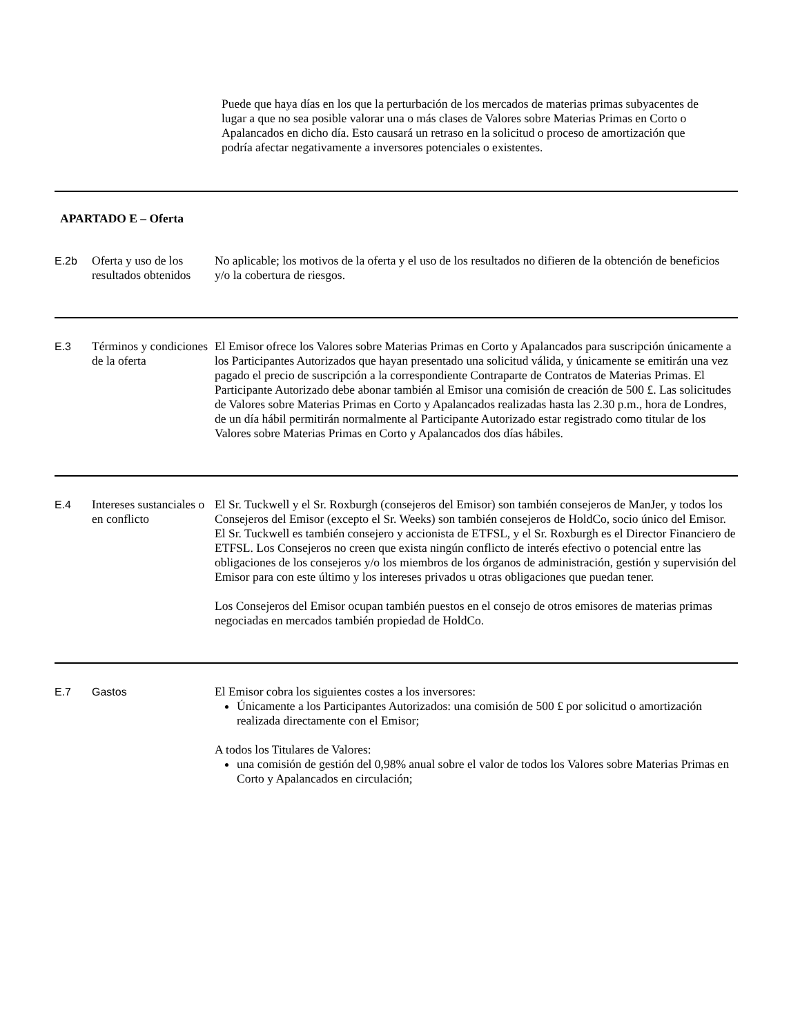Puede que haya días en los que la perturbación de los mercados de materias primas subyacentes de lugar a que no sea posible valorar una o más clases de Valores sobre Materias Primas en Corto o Apalancados en dicho día. Esto causará un retraso en la solicitud o proceso de amortización que podría afectar negativamente a inversores potenciales o existentes.
| APARTADO E – Oferta | | |
| E.2b | Oferta y uso de los resultados obtenidos | No aplicable; los motivos de la oferta y el uso de los resultados no difieren de la obtención de beneficios y/o la cobertura de riesgos. |
| E.3 | Términos y condiciones de la oferta | El Emisor ofrece los Valores sobre Materias Primas en Corto y Apalancados para suscripción únicamente a los Participantes Autorizados que hayan presentado una solicitud válida, y únicamente se emitirán una vez pagado el precio de suscripción a la correspondiente Contraparte de Contratos de Materias Primas. El Participante Autorizado debe abonar también al Emisor una comisión de creación de 500 £. Las solicitudes de Valores sobre Materias Primas en Corto y Apalancados realizadas hasta las 2.30 p.m., hora de Londres, de un día hábil permitirán normalmente al Participante Autorizado estar registrado como titular de los Valores sobre Materias Primas en Corto y Apalancados dos días hábiles. |
| E.4 | Intereses sustanciales o en conflicto | El Sr. Tuckwell y el Sr. Roxburgh (consejeros del Emisor) son también consejeros de ManJer, y todos los Consejeros del Emisor (excepto el Sr. Weeks) son también consejeros de HoldCo, socio único del Emisor. El Sr. Tuckwell es también consejero y accionista de ETFSL, y el Sr. Roxburgh es el Director Financiero de ETFSL. Los Consejeros no creen que exista ningún conflicto de interés efectivo o potencial entre las obligaciones de los consejeros y/o los miembros de los órganos de administración, gestión y supervisión del Emisor para con este último y los intereses privados u otras obligaciones que puedan tener. Los Consejeros del Emisor ocupan también puestos en el consejo de otros emisores de materias primas negociadas en mercados también propiedad de HoldCo. |
| E.7 | Gastos | El Emisor cobra los siguientes costes a los inversores: Únicamente a los Participantes Autorizados: una comisión de 500 £ por solicitud o amortización realizada directamente con el Emisor; A todos los Titulares de Valores: una comisión de gestión del 0,98% anual sobre el valor de todos los Valores sobre Materias Primas en Corto y Apalancados en circulación; |